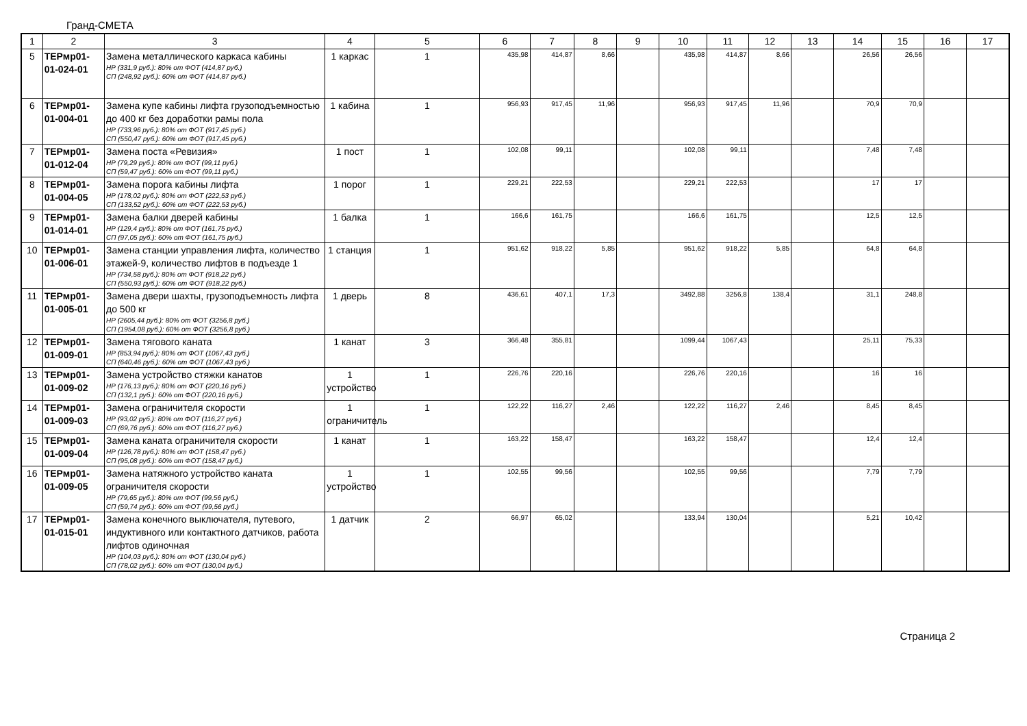Гранд-СМЕТА
| 1 | 2 | 3 | 4 | 5 | 6 | 7 | 8 | 9 | 10 | 11 | 12 | 13 | 14 | 15 | 16 | 17 |
| 5 | ТЕРмр01-01-024-01 | Замена металлического каркаса кабины НР (331,9 руб.): 80% от ФОТ (414,87 руб.) СП (248,92 руб.): 60% от ФОТ (414,87 руб.) | 1 каркас | 1 | 435,98 | 414,87 | 8,66 | | 435,98 | 414,87 | 8,66 | | 26,56 | 26,56 | | |
| 6 | ТЕРмр01-01-004-01 | Замена купе кабины лифта грузоподъемностью до 400 кг без доработки рамы пола НР (733,96 руб.): 80% от ФОТ (917,45 руб.) СП (550,47 руб.): 60% от ФОТ (917,45 руб.) | 1 кабина | 1 | 956,93 | 917,45 | 11,96 | | 956,93 | 917,45 | 11,96 | | 70,9 | 70,9 | | |
| 7 | ТЕРмр01-01-012-04 | Замена поста «Ревизия» НР (79,29 руб.): 80% от ФОТ (99,11 руб.) СП (59,47 руб.): 60% от ФОТ (99,11 руб.) | 1 пост | 1 | 102,08 | 99,11 | | | 102,08 | 99,11 | | | 7,48 | 7,48 | | |
| 8 | ТЕРмр01-01-004-05 | Замена порога кабины лифта НР (178,02 руб.): 80% от ФОТ (222,53 руб.) СП (133,52 руб.): 60% от ФОТ (222,53 руб.) | 1 порог | 1 | 229,21 | 222,53 | | | 229,21 | 222,53 | | | 17 | 17 | | |
| 9 | ТЕРмр01-01-014-01 | Замена балки дверей кабины НР (129,4 руб.): 80% от ФОТ (161,75 руб.) СП (97,05 руб.): 60% от ФОТ (161,75 руб.) | 1 балка | 1 | 166,6 | 161,75 | | | 166,6 | 161,75 | | | 12,5 | 12,5 | | |
| 10 | ТЕРмр01-01-006-01 | Замена станции управления лифта, количество этажей-9, количество лифтов в подъезде 1 НР (734,58 руб.): 80% от ФОТ (918,22 руб.) СП (550,93 руб.): 60% от ФОТ (918,22 руб.) | 1 станция | 1 | 951,62 | 918,22 | 5,85 | | 951,62 | 918,22 | 5,85 | | 64,8 | 64,8 | | |
| 11 | ТЕРмр01-01-005-01 | Замена двери шахты, грузоподъемность лифта до 500 кг НР (2605,44 руб.): 80% от ФОТ (3256,8 руб.) СП (1954,08 руб.): 60% от ФОТ (3256,8 руб.) | 1 дверь | 8 | 436,61 | 407,1 | 17,3 | | 3492,88 | 3256,8 | 138,4 | | 31,1 | 248,8 | | |
| 12 | ТЕРмр01-01-009-01 | Замена тягового каната НР (853,94 руб.): 80% от ФОТ (1067,43 руб.) СП (640,46 руб.): 60% от ФОТ (1067,43 руб.) | 1 канат | 3 | 366,48 | 355,81 | | | 1099,44 | 1067,43 | | | 25,11 | 75,33 | | |
| 13 | ТЕРмр01-01-009-02 | Замена устройство стяжки канатов НР (176,13 руб.): 80% от ФОТ (220,16 руб.) СП (132,1 руб.): 60% от ФОТ (220,16 руб.) | 1 устройство | 1 | 226,76 | 220,16 | | | 226,76 | 220,16 | | | 16 | 16 | | |
| 14 | ТЕРмр01-01-009-03 | Замена ограничителя скорости НР (93,02 руб.): 80% от ФОТ (116,27 руб.) СП (69,76 руб.): 60% от ФОТ (116,27 руб.) | 1 ограничитель | 1 | 122,22 | 116,27 | 2,46 | | 122,22 | 116,27 | 2,46 | | 8,45 | 8,45 | | |
| 15 | ТЕРмр01-01-009-04 | Замена каната ограничителя скорости НР (126,78 руб.): 80% от ФОТ (158,47 руб.) СП (95,08 руб.): 60% от ФОТ (158,47 руб.) | 1 канат | 1 | 163,22 | 158,47 | | | 163,22 | 158,47 | | | 12,4 | 12,4 | | |
| 16 | ТЕРмр01-01-009-05 | Замена натяжного устройство каната ограничителя скорости НР (79,65 руб.): 80% от ФОТ (99,56 руб.) СП (59,74 руб.): 60% от ФОТ (99,56 руб.) | 1 устройство | 1 | 102,55 | 99,56 | | | 102,55 | 99,56 | | | 7,79 | 7,79 | | |
| 17 | ТЕРмр01-01-015-01 | Замена конечного выключателя, путевого, индуктивного или контактного датчиков, работа лифтов одиночная НР (104,03 руб.): 80% от ФОТ (130,04 руб.) СП (78,02 руб.): 60% от ФОТ (130,04 руб.) | 1 датчик | 2 | 66,97 | 65,02 | | | 133,94 | 130,04 | | | 5,21 | 10,42 | | |
Страница 2